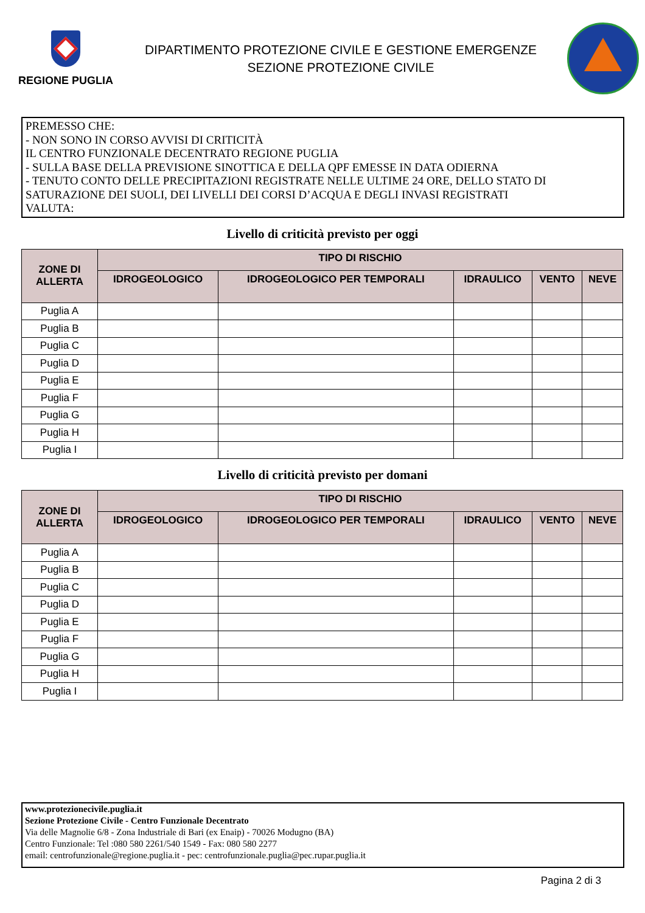REGIONE PUGLIA
DIPARTIMENTO PROTEZIONE CIVILE E GESTIONE EMERGENZE
SEZIONE PROTEZIONE CIVILE
PREMESSO CHE:
- NON SONO IN CORSO AVVISI DI CRITICITÀ
IL CENTRO FUNZIONALE DECENTRATO REGIONE PUGLIA
- SULLA BASE DELLA PREVISIONE SINOTTICA E DELLA QPF EMESSE IN DATA ODIERNA
- TENUTO CONTO DELLE PRECIPITAZIONI REGISTRATE NELLE ULTIME 24 ORE, DELLO STATO DI SATURAZIONE DEI SUOLI, DEI LIVELLI DEI CORSI D’ACQUA E DEGLI INVASI REGISTRATI
VALUTA:
Livello di criticità previsto per oggi
| ZONE DI ALLERTA | TIPO DI RISCHIO | | | | |
| --- | --- | --- | --- | --- | --- |
| | IDROGEOLOGICO | IDROGEOLOGICO PER TEMPORALI | IDRAULICO | VENTO | NEVE |
| Puglia A | | | | | |
| Puglia B | | | | | |
| Puglia C | | | | | |
| Puglia D | | | | | |
| Puglia E | | | | | |
| Puglia F | | | | | |
| Puglia G | | | | | |
| Puglia H | | | | | |
| Puglia I | | | | | |
Livello di criticità previsto per domani
| ZONE DI ALLERTA | TIPO DI RISCHIO | | | | |
| --- | --- | --- | --- | --- | --- |
| | IDROGEOLOGICO | IDROGEOLOGICO PER TEMPORALI | IDRAULICO | VENTO | NEVE |
| Puglia A | | | | | |
| Puglia B | | | | | |
| Puglia C | | | | | |
| Puglia D | | | | | |
| Puglia E | | | | | |
| Puglia F | | | | | |
| Puglia G | | | | | |
| Puglia H | | | | | |
| Puglia I | | | | | |
www.protezionecivile.puglia.it
Sezione Protezione Civile - Centro Funzionale Decentrato
Via delle Magnolie 6/8 - Zona Industriale di Bari (ex Enaip) - 70026 Modugno (BA)
Centro Funzionale: Tel :080 580 2261/540 1549 - Fax: 080 580 2277
email: centrofunzionale@regione.puglia.it - pec: centrofunzionale.puglia@pec.rupar.puglia.it
Pagina 2 di 3